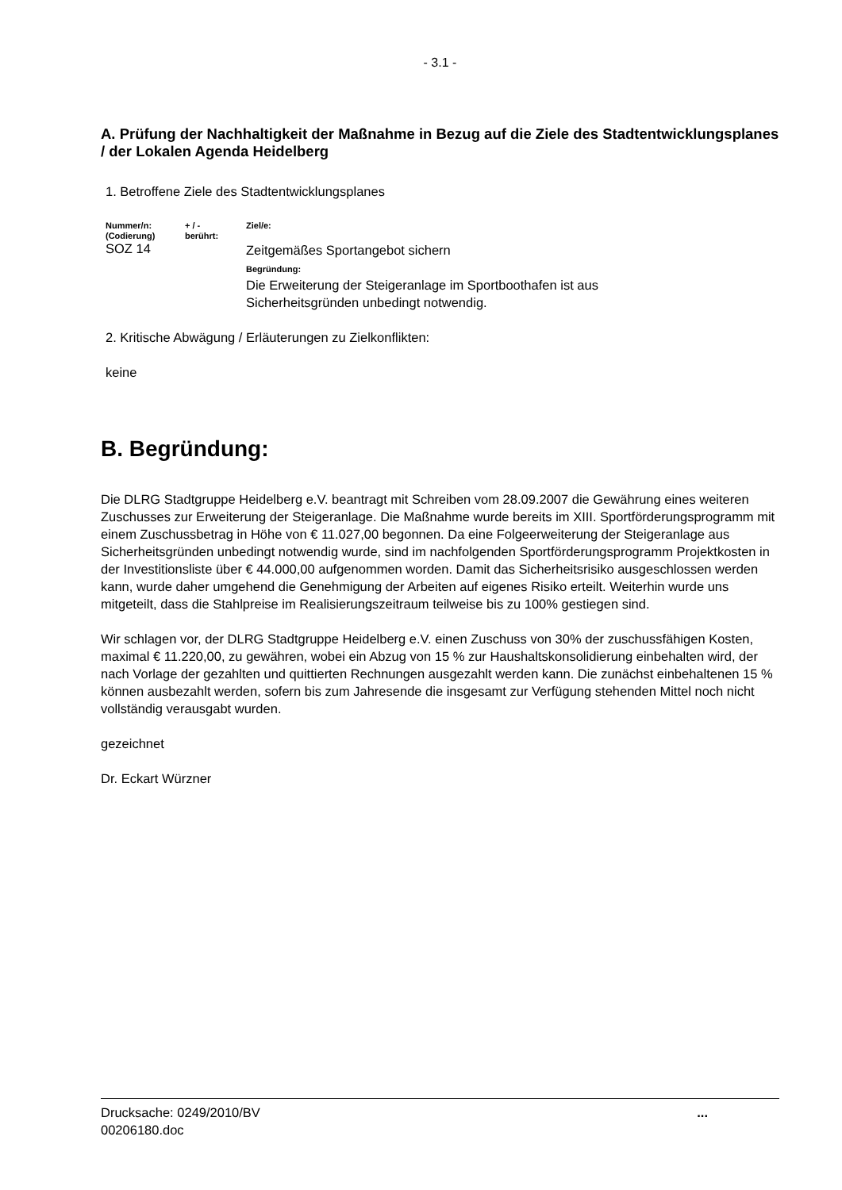- 3.1 -
A. Prüfung der Nachhaltigkeit der Maßnahme in Bezug auf die Ziele des Stadtentwicklungsplanes / der Lokalen Agenda Heidelberg
1. Betroffene Ziele des Stadtentwicklungsplanes
| Nummer/n: (Codierung) | + / - berührt: | Ziel/e: |
| SOZ 14 | | Zeitgemäßes Sportangebot sichern Begründung: Die Erweiterung der Steigeranlage im Sportboothafen ist aus Sicherheitsgründen unbedingt notwendig. |
2. Kritische Abwägung / Erläuterungen zu Zielkonflikten:
keine
B. Begründung:
Die DLRG Stadtgruppe Heidelberg e.V. beantragt mit Schreiben vom 28.09.2007 die Gewährung eines weiteren Zuschusses zur Erweiterung der Steigeranlage. Die Maßnahme wurde bereits im XIII. Sportförderungsprogramm mit einem Zuschussbetrag in Höhe von € 11.027,00 begonnen. Da eine Folgeerweiterung der Steigeranlage aus Sicherheitsgründen unbedingt notwendig wurde, sind im nachfolgenden Sportförderungsprogramm Projektkosten in der Investitionsliste über € 44.000,00 aufgenommen worden. Damit das Sicherheitsrisiko ausgeschlossen werden kann, wurde daher umgehend die Genehmigung der Arbeiten auf eigenes Risiko erteilt. Weiterhin wurde uns mitgeteilt, dass die Stahlpreise im Realisierungszeitraum teilweise bis zu 100% gestiegen sind.
Wir schlagen vor, der DLRG Stadtgruppe Heidelberg e.V. einen Zuschuss von 30% der zuschussfähigen Kosten, maximal € 11.220,00, zu gewähren, wobei ein Abzug von 15 % zur Haushaltskonsolidierung einbehalten wird, der nach Vorlage der gezahlten und quittierten Rechnungen ausgezahlt werden kann. Die zunächst einbehaltenen 15 % können ausbezahlt werden, sofern bis zum Jahresende die insgesamt zur Verfügung stehenden Mittel noch nicht vollständig verausgabt wurden.
gezeichnet
Dr. Eckart Würzner
Drucksache: 0249/2010/BV
00206180.doc
...